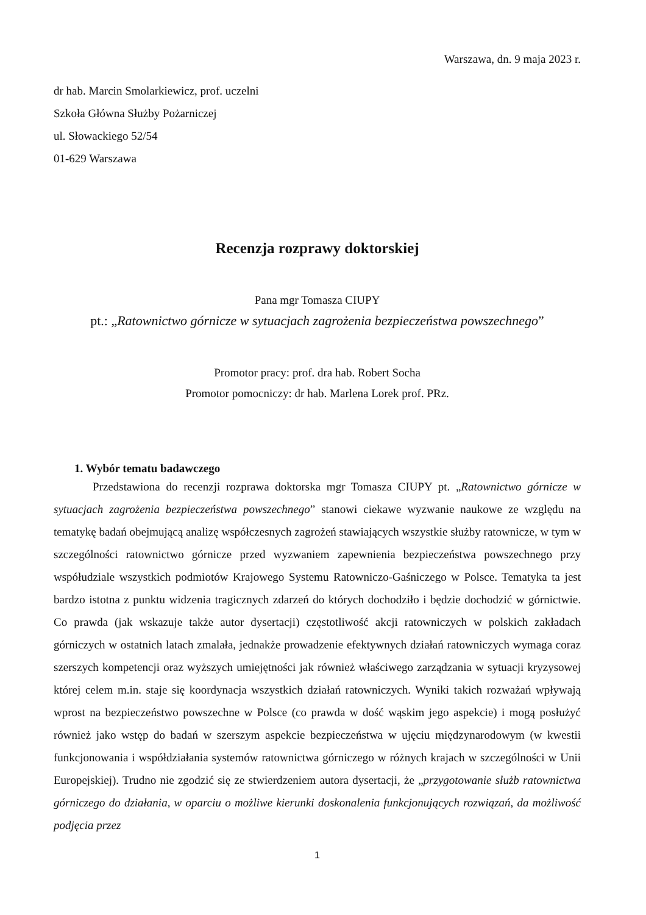Warszawa, dn. 9 maja 2023 r.
dr hab. Marcin Smolarkiewicz, prof. uczelni
Szkoła Główna Służby Pożarniczej
ul. Słowackiego 52/54
01-629 Warszawa
Recenzja rozprawy doktorskiej
Pana mgr Tomasza CIUPY
pt.: „Ratownictwo górnicze w sytuacjach zagrożenia bezpieczeństwa powszechnego”
Promotor pracy: prof. dra hab. Robert Socha
Promotor pomocniczy: dr hab. Marlena Lorek prof. PRz.
1. Wybór tematu badawczego
Przedstawiona do recenzji rozprawa doktorska mgr Tomasza CIUPY pt. „Ratownictwo górnicze w sytuacjach zagrożenia bezpieczeństwa powszechnego” stanowi ciekawe wyzwanie naukowe ze względu na tematykę badań obejmującą analizę współczesnych zagrożeń stawiających wszystkie służby ratownicze, w tym w szczególności ratownictwo górnicze przed wyzwaniem zapewnienia bezpieczeństwa powszechnego przy współudziale wszystkich podmiotów Krajowego Systemu Ratowniczo-Gaśniczego w Polsce. Tematyka ta jest bardzo istotna z punktu widzenia tragicznych zdarzeń do których dochodziło i będzie dochodzić w górnictwie. Co prawda (jak wskazuje także autor dysertacji) częstotliwość akcji ratowniczych w polskich zakładach górniczych w ostatnich latach zmalała, jednakże prowadzenie efektywnych działań ratowniczych wymaga coraz szerszych kompetencji oraz wyższych umiejętności jak również właściwego zarządzania w sytuacji kryzysowej której celem m.in. staje się koordynacja wszystkich działań ratowniczych. Wyniki takich rozważań wpływają wprost na bezpieczeństwo powszechne w Polsce (co prawda w dość wąskim jego aspekcie) i mogą posłużyć również jako wstęp do badań w szerszym aspekcie bezpieczeństwa w ujęciu międzynarodowym (w kwestii funkcjonowania i współdziałania systemów ratownictwa górniczego w różnych krajach w szczególności w Unii Europejskiej). Trudno nie zgodzić się ze stwierdzeniem autora dysertacji, że „przygotowanie służb ratownictwa górniczego do działania, w oparciu o możliwe kierunki doskonalenia funkcjonujących rozwiązań, da możliwość podjęcia przez
1